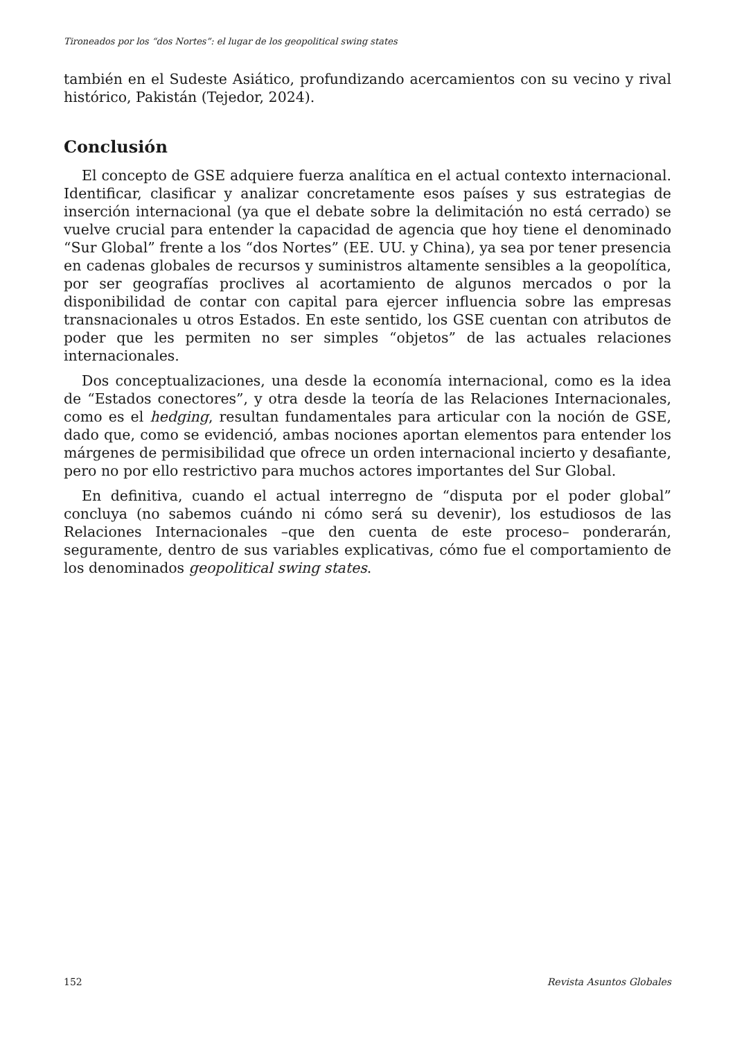Tironeados por los “dos Nortes”: el lugar de los geopolitical swing states
también en el Sudeste Asiático, profundizando acercamientos con su vecino y rival histórico, Pakistán (Tejedor, 2024).
Conclusión
El concepto de GSE adquiere fuerza analítica en el actual contexto internacional. Identificar, clasificar y analizar concretamente esos países y sus estrategias de inserción internacional (ya que el debate sobre la delimitación no está cerrado) se vuelve crucial para entender la capacidad de agencia que hoy tiene el denominado “Sur Global” frente a los “dos Nortes” (EE. UU. y China), ya sea por tener presencia en cadenas globales de recursos y suministros altamente sensibles a la geopolítica, por ser geografías proclives al acortamiento de algunos mercados o por la disponibilidad de contar con capital para ejercer influencia sobre las empresas transnacionales u otros Estados. En este sentido, los GSE cuentan con atributos de poder que les permiten no ser simples “objetos” de las actuales relaciones internacionales.
Dos conceptualizaciones, una desde la economía internacional, como es la idea de “Estados conectores”, y otra desde la teoría de las Relaciones Internacionales, como es el hedging, resultan fundamentales para articular con la noción de GSE, dado que, como se evidenció, ambas nociones aportan elementos para entender los márgenes de permisibilidad que ofrece un orden internacional incierto y desafiante, pero no por ello restrictivo para muchos actores importantes del Sur Global.
En definitiva, cuando el actual interregno de “disputa por el poder global” concluya (no sabemos cuándo ni cómo será su devenir), los estudiosos de las Relaciones Internacionales –que den cuenta de este proceso– ponderarán, seguramente, dentro de sus variables explicativas, cómo fue el comportamiento de los denominados geopolitical swing states.
152 Revista Asuntos Globales